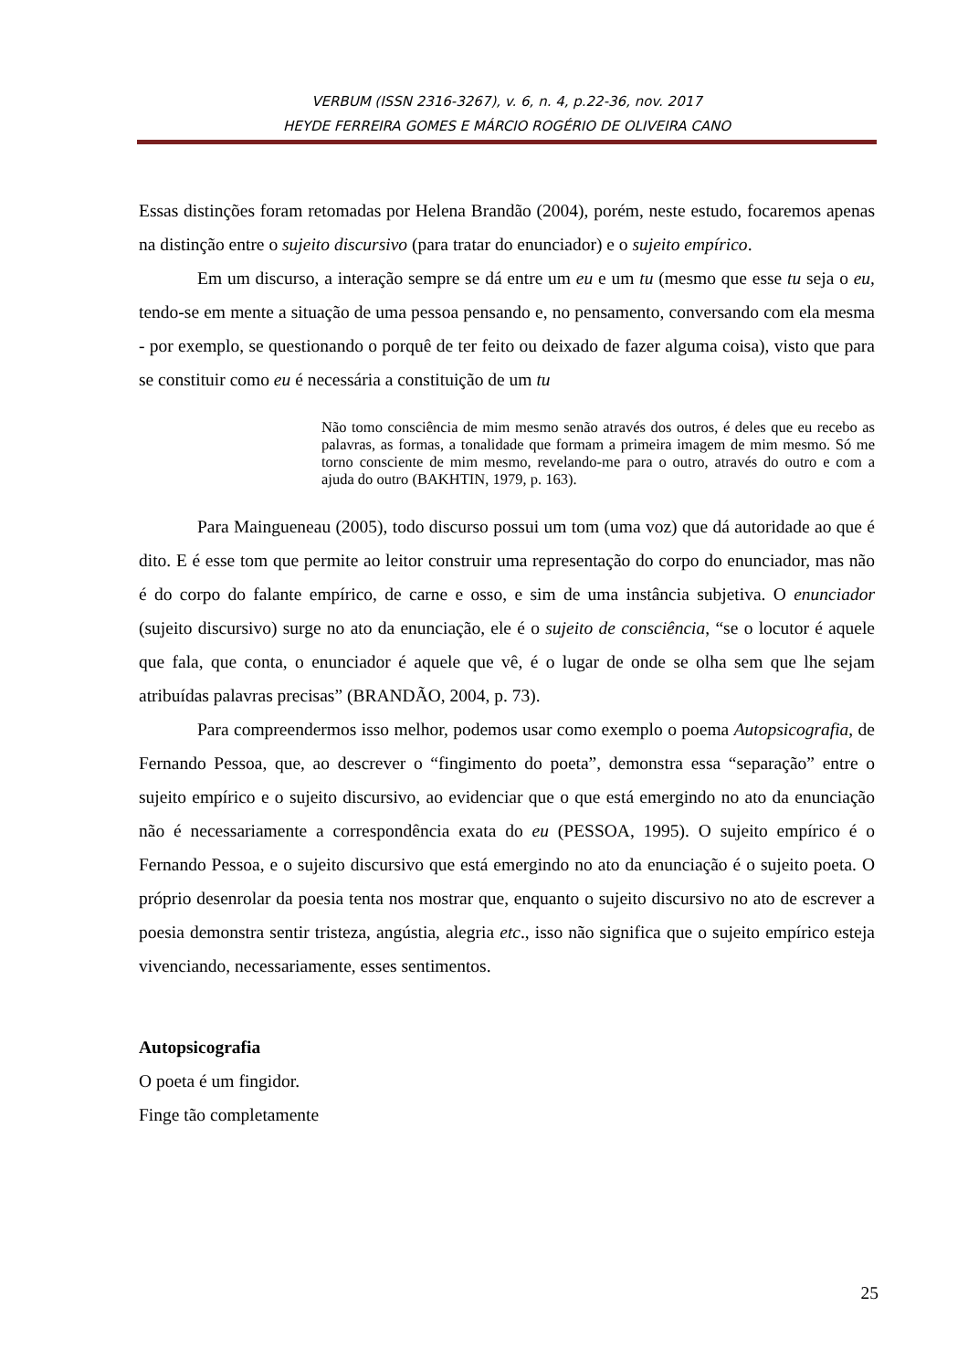VERBUM (ISSN 2316-3267), v. 6, n. 4, p.22-36, nov. 2017
HEYDE FERREIRA GOMES E MÁRCIO ROGÉRIO DE OLIVEIRA CANO
Essas distinções foram retomadas por Helena Brandão (2004), porém, neste estudo, focaremos apenas na distinção entre o sujeito discursivo (para tratar do enunciador) e o sujeito empírico.
Em um discurso, a interação sempre se dá entre um eu e um tu (mesmo que esse tu seja o eu, tendo-se em mente a situação de uma pessoa pensando e, no pensamento, conversando com ela mesma - por exemplo, se questionando o porquê de ter feito ou deixado de fazer alguma coisa), visto que para se constituir como eu é necessária a constituição de um tu
Não tomo consciência de mim mesmo senão através dos outros, é deles que eu recebo as palavras, as formas, a tonalidade que formam a primeira imagem de mim mesmo. Só me torno consciente de mim mesmo, revelando-me para o outro, através do outro e com a ajuda do outro (BAKHTIN, 1979, p. 163).
Para Maingueneau (2005), todo discurso possui um tom (uma voz) que dá autoridade ao que é dito. E é esse tom que permite ao leitor construir uma representação do corpo do enunciador, mas não é do corpo do falante empírico, de carne e osso, e sim de uma instância subjetiva. O enunciador (sujeito discursivo) surge no ato da enunciação, ele é o sujeito de consciência, “se o locutor é aquele que fala, que conta, o enunciador é aquele que vê, é o lugar de onde se olha sem que lhe sejam atribuídas palavras precisas” (BRANDÃO, 2004, p. 73).
Para compreendermos isso melhor, podemos usar como exemplo o poema Autopsicografia, de Fernando Pessoa, que, ao descrever o “fingimento do poeta”, demonstra essa “separação” entre o sujeito empírico e o sujeito discursivo, ao evidenciar que o que está emergindo no ato da enunciação não é necessariamente a correspondência exata do eu (PESSOA, 1995). O sujeito empírico é o Fernando Pessoa, e o sujeito discursivo que está emergindo no ato da enunciação é o sujeito poeta. O próprio desenrolar da poesia tenta nos mostrar que, enquanto o sujeito discursivo no ato de escrever a poesia demonstra sentir tristeza, angústia, alegria etc., isso não significa que o sujeito empírico esteja vivenciando, necessariamente, esses sentimentos.
Autopsicografia
O poeta é um fingidor.
Finge tão completamente
25